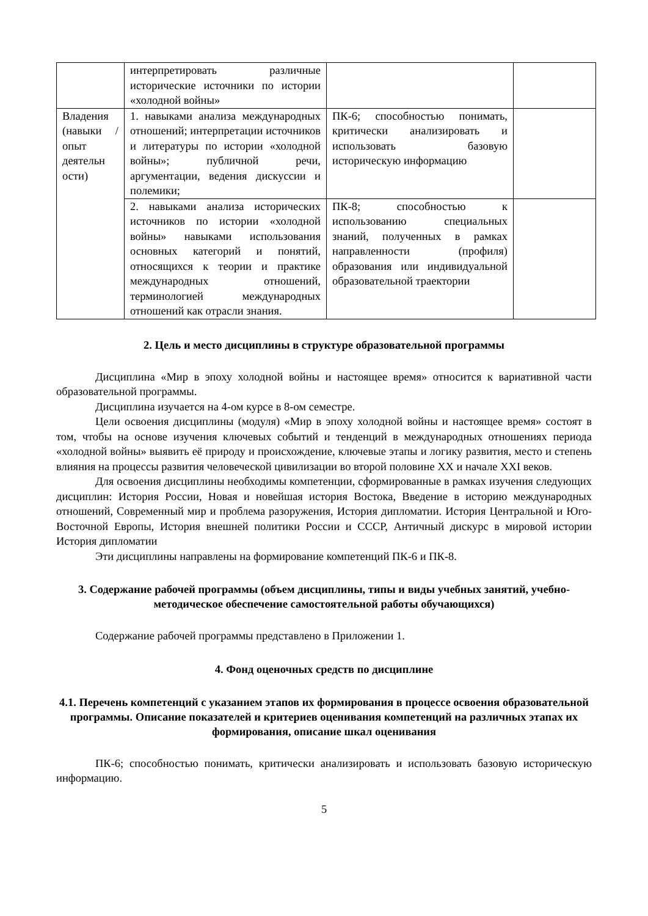| | интерпретировать различные исторические источники по истории «холодной войны» | | |
| Владения (навыки / опыт деятельн ости) | 1. навыками анализа международных отношений; интерпретации источников и литературы по истории «холодной войны»; публичной речи, аргументации, ведения дискуссии и полемики; | ПК-6; способностью понимать, критически анализировать и использовать базовую историческую информацию | |
| | 2. навыками анализа исторических источников по истории «холодной войны» навыками использования основных категорий и понятий, относящихся к теории и практике международных отношений, терминологией международных отношений как отрасли знания. | ПК-8; способностью к использованию специальных знаний, полученных в рамках направленности (профиля) образования или индивидуальной образовательной траектории | |
2. Цель и место дисциплины в структуре образовательной программы
Дисциплина «Мир в эпоху холодной войны и настоящее время» относится к вариативной части образовательной программы.
Дисциплина изучается на 4-ом курсе в 8-ом семестре.
Цели освоения дисциплины (модуля) «Мир в эпоху холодной войны и настоящее время» состоят в том, чтобы на основе изучения ключевых событий и тенденций в международных отношениях периода «холодной войны» выявить её природу и происхождение, ключевые этапы и логику развития, место и степень влияния на процессы развития человеческой цивилизации во второй половине XX и начале XXI веков.
Для освоения дисциплины необходимы компетенции, сформированные в рамках изучения следующих дисциплин: История России, Новая и новейшая история Востока, Введение в историю международных отношений, Современный мир и проблема разоружения, История дипломатии. История Центральной и Юго-Восточной Европы, История внешней политики России и СССР, Античный дискурс в мировой истории История дипломатии
Эти дисциплины направлены на формирование компетенций ПК-6 и ПК-8.
3. Содержание рабочей программы (объем дисциплины, типы и виды учебных занятий, учебно-методическое обеспечение самостоятельной работы обучающихся)
Содержание рабочей программы представлено в Приложении 1.
4. Фонд оценочных средств по дисциплине
4.1. Перечень компетенций с указанием этапов их формирования в процессе освоения образовательной программы. Описание показателей и критериев оценивания компетенций на различных этапах их формирования, описание шкал оценивания
ПК-6; способностью понимать, критически анализировать и использовать базовую историческую информацию.
5